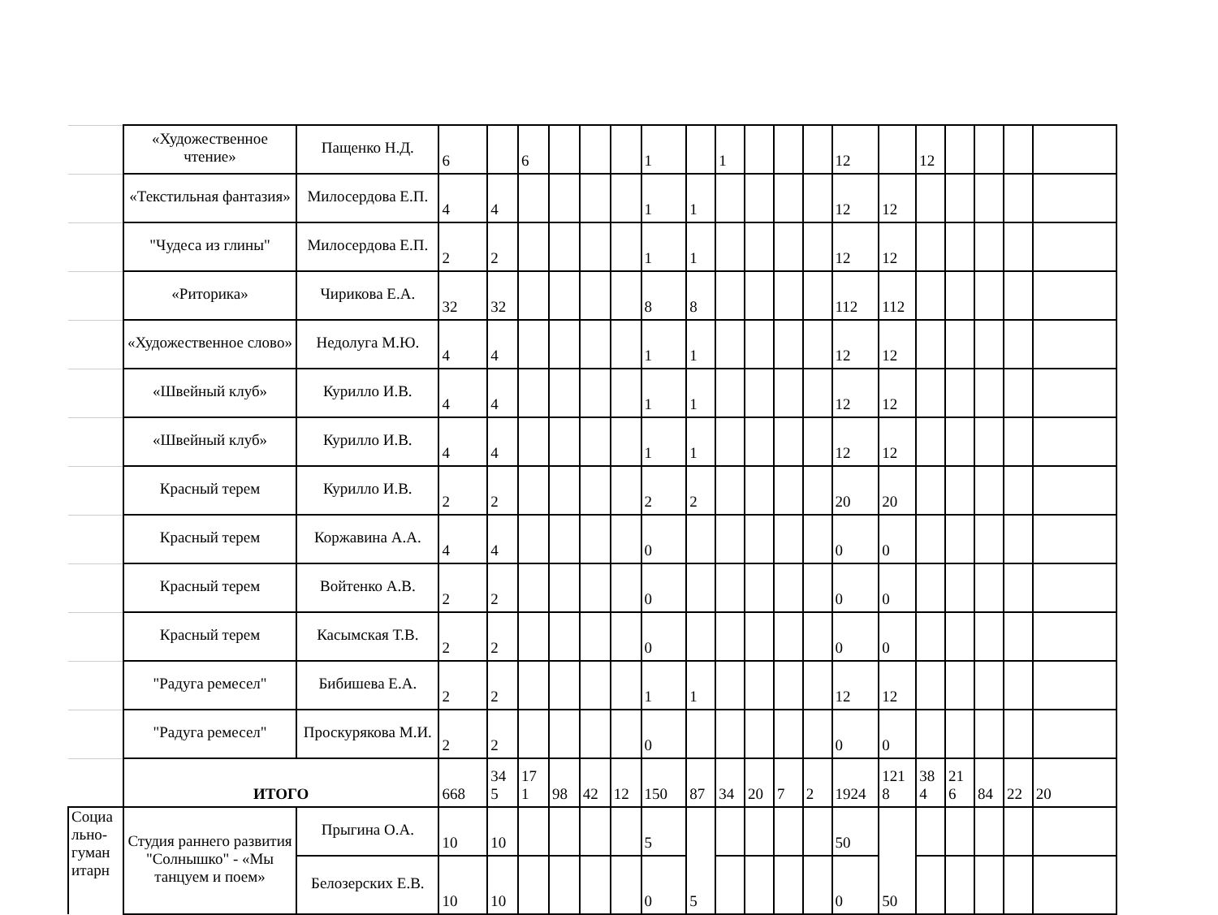| | «Художественное чтение» | Пащенко Н.Д. | 6 | | 6 | | | | 1 | | 1 | | | | 12 | | 12 | | | | |
| | «Текстильная фантазия» | Милосердова Е.П. | 4 | 4 | | | | | 1 | 1 | | | | | 12 | 12 | | | | | |
| | "Чудеса из глины" | Милосердова Е.П. | 2 | 2 | | | | | 1 | 1 | | | | | 12 | 12 | | | | | |
| | «Риторика» | Чирикова Е.А. | 32 | 32 | | | | | 8 | 8 | | | | | 112 | 112 | | | | | |
| | «Художественное слово» | Недолуга М.Ю. | 4 | 4 | | | | | 1 | 1 | | | | | 12 | 12 | | | | | |
| | «Швейный клуб» | Курилло И.В. | 4 | 4 | | | | | 1 | 1 | | | | | 12 | 12 | | | | | |
| | «Швейный клуб» | Курилло И.В. | 4 | 4 | | | | | 1 | 1 | | | | | 12 | 12 | | | | | |
| | Красный терем | Курилло И.В. | 2 | 2 | | | | | 2 | 2 | | | | | 20 | 20 | | | | | |
| | Красный терем | Коржавина А.А. | 4 | 4 | | | | | 0 | | | | | | 0 | 0 | | | | | |
| | Красный терем | Войтенко А.В. | 2 | 2 | | | | | 0 | | | | | | 0 | 0 | | | | | |
| | Красный терем | Касымская Т.В. | 2 | 2 | | | | | 0 | | | | | | 0 | 0 | | | | | |
| | "Радуга ремесел" | Бибишева Е.А. | 2 | 2 | | | | | 1 | 1 | | | | | 12 | 12 | | | | | |
| | "Радуга ремесел" | Проскурякова М.И. | 2 | 2 | | | | | 0 | | | | | | 0 | 0 | | | | | |
| | ИТОГО | | 668 | 34 5 | 17 1 | 98 | 42 | 12 | 150 | 87 | 34 | 20 | 7 | 2 | 1924 | 121 8 | 38 4 | 21 6 | 84 | 22 | 20 |
| Социа льно-гуман итарн | Студия раннего развития "Солнышко" - «Мы танцуем и поем» | Прыгина О.А. | 10 | 10 | | | | | 5 | 5 | | | | | 50 | 50 | | | | | |
| | | Белозерских Е.В. | 10 | 10 | | | | | 0 | | | | | | 0 | | | | | | |